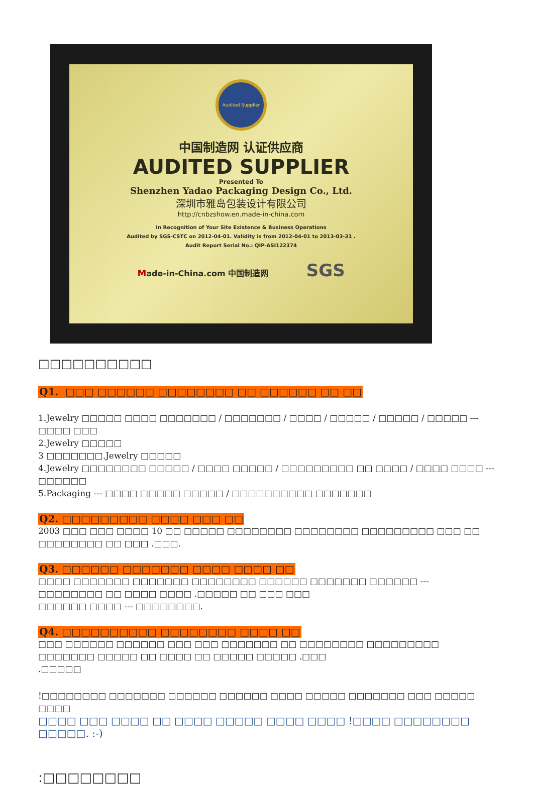Audited Supplier
中国制造网 认证供应商
AUDITED SUPPLIER
Presented To
Shenzhen Yadao Packaging Design Co., Ltd.
深圳市雅岛包装设计有限公司
http://cnbzshow.en.made-in-china.com
In Recognition of Your Site Existence & Business Operations
Audited by SGS-CSTC on 2012-04-01. Validity is from 2012-04-01 to 2013-03-31 .
Audit Report Serial No.: QIP-ASI122374
Made-in-China.com 中国制造网 SGS
□□□□□□□□□□
Q1. □□□ □□□□□□ □□□□□□□□ □□ □□□□□□ □□ □□
1.Jewelry □□□□□ □□□□ □□□□□□□ / □□□□□□□ / □□□□ / □□□□□ / □□□□□ / □□□□□ --- □□□□ □□□
2.Jewelry □□□□□
3 □□□□□□□.Jewelry □□□□□
4.Jewelry □□□□□□□□ □□□□□ / □□□□ □□□□□ / □□□□□□□□□ □□ □□□□ / □□□□ □□□□ --- □□□□□□
5.Packaging --- □□□□ □□□□□ □□□□□ / □□□□□□□□□□ □□□□□□□
Q2. □□□□□□□□□ □□□□ □□□ □□
2003 □□□ □□□ □□□□ 10 □□ □□□□□ □□□□□□□□ □□□□□□□□ □□□□□□□□□ □□□ □□ □□□□□□□□ □□ □□□ .□□□.
Q3. □□□□□□ □□□□□□□ □□□□ □□□□ □□
□□□□ □□□□□□□ □□□□□□□ □□□□□□□□ □□□□□□ □□□□□□□ □□□□□□ --- □□□□□□□□ □□ □□□□ □□□□ .□□□□□ □□ □□□ □□□
□□□□□□ □□□□ --- □□□□□□□□.
Q4. □□□□□□□□□□ □□□□□□□□ □□□□ □□
□□□ □□□□□□ □□□□□□ □□□ □□□ □□□□□□□ □□ □□□□□□□□ □□□□□□□□□ □□□□□□□ □□□□□ □□ □□□□ □□ □□□□□ □□□□□ .□□□
.□□□□□
!□□□□□□□□ □□□□□□□ □□□□□□ □□□□□□ □□□□ □□□□□ □□□□□□□ □□□ □□□□□ □□□□
□□□□ □□□ □□□□ □□ □□□□ □□□□□ □□□□ □□□□ !□□□□ □□□□□□□□ □□□□□. :-)
:□□□□□□□□